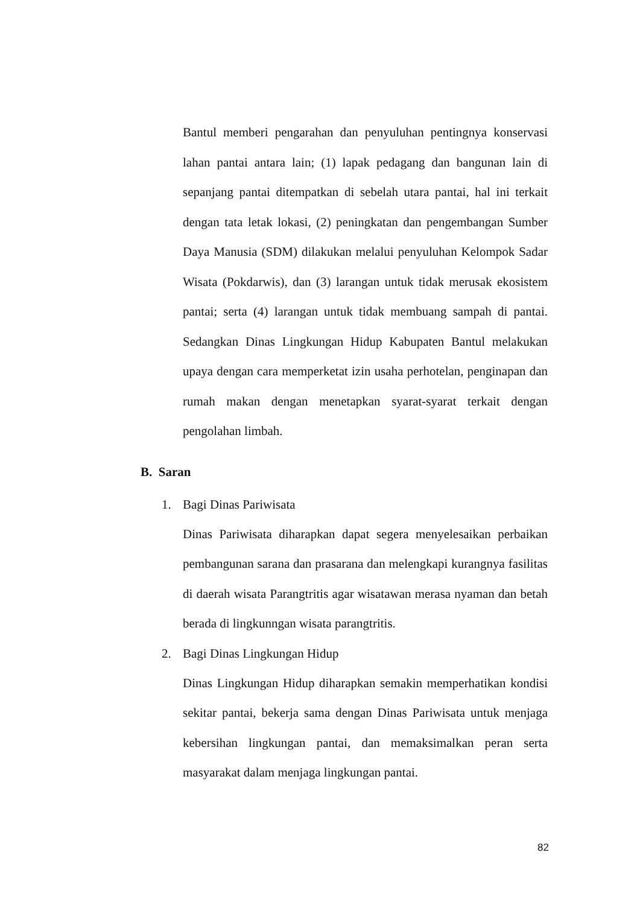Bantul memberi pengarahan dan penyuluhan pentingnya konservasi lahan pantai antara lain; (1) lapak pedagang dan bangunan lain di sepanjang pantai ditempatkan di sebelah utara pantai, hal ini terkait dengan tata letak lokasi, (2) peningkatan dan pengembangan Sumber Daya Manusia (SDM) dilakukan melalui penyuluhan Kelompok Sadar Wisata (Pokdarwis), dan (3) larangan untuk tidak merusak ekosistem pantai; serta (4) larangan untuk tidak membuang sampah di pantai. Sedangkan Dinas Lingkungan Hidup Kabupaten Bantul melakukan upaya dengan cara memperketat izin usaha perhotelan, penginapan dan rumah makan dengan menetapkan syarat-syarat terkait dengan pengolahan limbah.
B. Saran
1. Bagi Dinas Pariwisata
Dinas Pariwisata diharapkan dapat segera menyelesaikan perbaikan pembangunan sarana dan prasarana dan melengkapi kurangnya fasilitas di daerah wisata Parangtritis agar wisatawan merasa nyaman dan betah berada di lingkunngan wisata parangtritis.
2. Bagi Dinas Lingkungan Hidup
Dinas Lingkungan Hidup diharapkan semakin memperhatikan kondisi sekitar pantai, bekerja sama dengan Dinas Pariwisata untuk menjaga kebersihan lingkungan pantai, dan memaksimalkan peran serta masyarakat dalam menjaga lingkungan pantai.
82